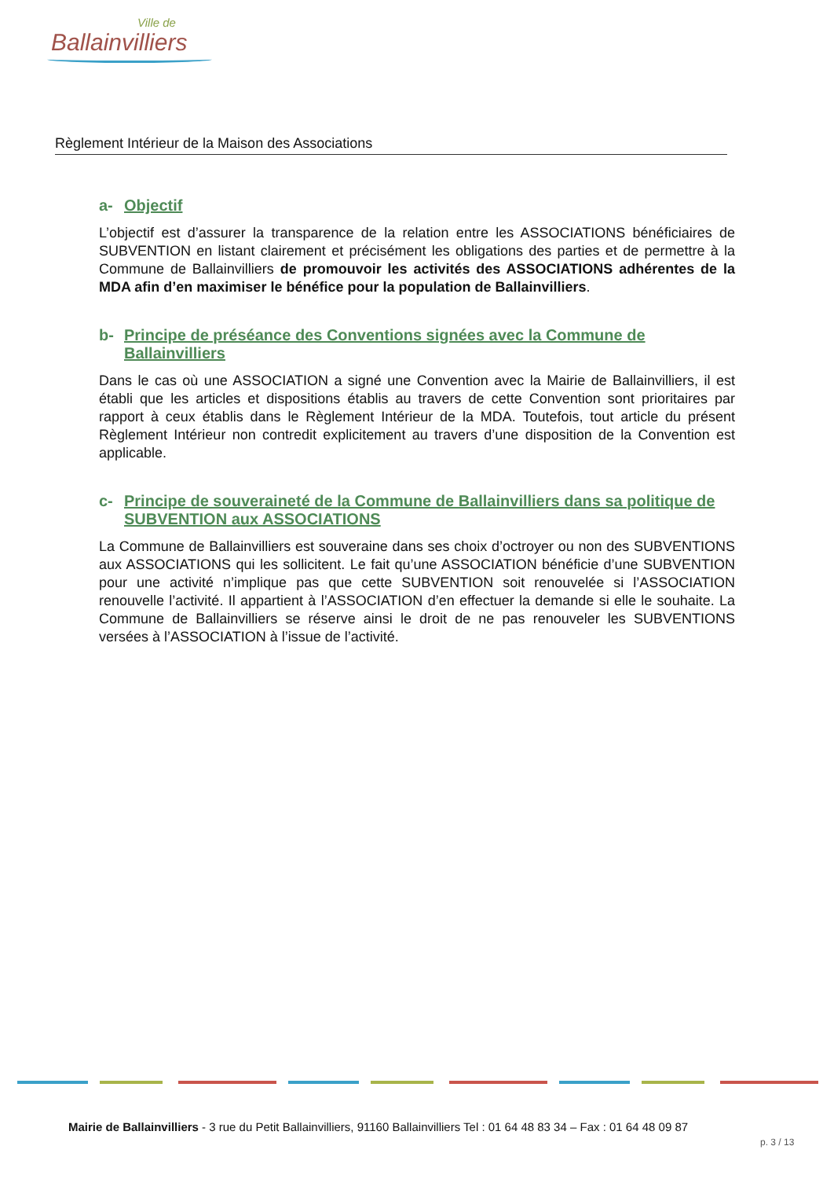Ville de
Ballainvilliers
Règlement Intérieur de la Maison des Associations
a- Objectif
L’objectif est d’assurer la transparence de la relation entre les ASSOCIATIONS bénéficiaires de SUBVENTION en listant clairement et précisément les obligations des parties et de permettre à la Commune de Ballainvilliers de promouvoir les activités des ASSOCIATIONS adhérentes de la MDA afin d’en maximiser le bénéfice pour la population de Ballainvilliers.
b- Principe de préséance des Conventions signées avec la Commune de Ballainvilliers
Dans le cas où une ASSOCIATION a signé une Convention avec la Mairie de Ballainvilliers, il est établi que les articles et dispositions établis au travers de cette Convention sont prioritaires par rapport à ceux établis dans le Règlement Intérieur de la MDA. Toutefois, tout article du présent Règlement Intérieur non contredit explicitement au travers d’une disposition de la Convention est applicable.
c- Principe de souveraineté de la Commune de Ballainvilliers dans sa politique de SUBVENTION aux ASSOCIATIONS
La Commune de Ballainvilliers est souveraine dans ses choix d’octroyer ou non des SUBVENTIONS aux ASSOCIATIONS qui les sollicitent. Le fait qu’une ASSOCIATION bénéficie d’une SUBVENTION pour une activité n’implique pas que cette SUBVENTION soit renouvelée si l’ASSOCIATION renouvelle l’activité. Il appartient à l’ASSOCIATION d’en effectuer la demande si elle le souhaite. La Commune de Ballainvilliers se réserve ainsi le droit de ne pas renouveler les SUBVENTIONS versées à l’ASSOCIATION à l’issue de l’activité.
Mairie de Ballainvilliers - 3 rue du Petit Ballainvilliers, 91160 Ballainvilliers Tel : 01 64 48 83 34 – Fax : 01 64 48 09 87
p. 3 / 13